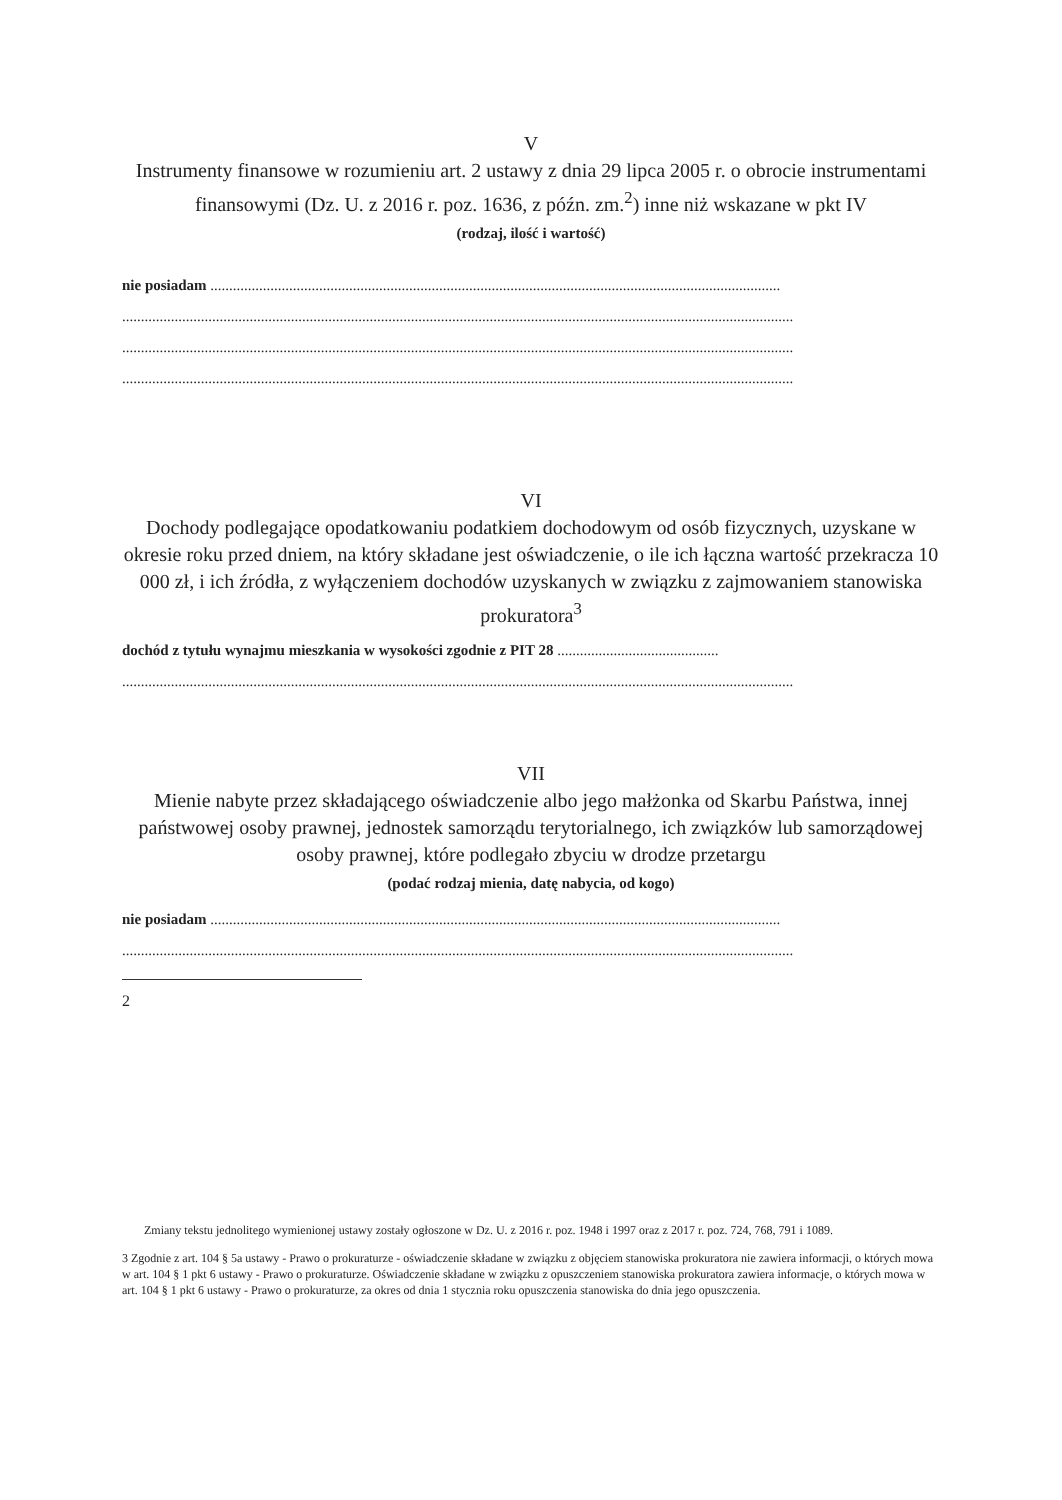V
Instrumenty finansowe w rozumieniu art. 2 ustawy z dnia 29 lipca 2005 r. o obrocie instrumentami finansowymi (Dz. U. z 2016 r. poz. 1636, z późn. zm.<sup>2</sup>) inne niż wskazane w pkt IV
(rodzaj, ilość i wartość)
nie posiadam ........................................................................................................................................................
...................................................................................................................................................................................
...................................................................................................................................................................................
...................................................................................................................................................................................
VI
Dochody podlegające opodatkowaniu podatkiem dochodowym od osób fizycznych, uzyskane w okresie roku przed dniem, na który składane jest oświadczenie, o ile ich łączna wartość przekracza 10 000 zł, i ich źródła, z wyłączeniem dochodów uzyskanych w związku z zajmowaniem stanowiska prokuratora<sup>3</sup>
dochód z tytułu wynajmu mieszkania w wysokości zgodnie z PIT 28 ...........................................
...................................................................................................................................................................................
VII
Mienie nabyte przez składającego oświadczenie albo jego małżonka od Skarbu Państwa, innej państwowej osoby prawnej, jednostek samorządu terytorialnego, ich związków lub samorządowej osoby prawnej, które podlegało zbyciu w drodze przetargu
(podać rodzaj mienia, datę nabycia, od kogo)
nie posiadam ........................................................................................................................................................
...................................................................................................................................................................................
2
Zmiany tekstu jednolitego wymienionej ustawy zostały ogłoszone w Dz. U. z 2016 r. poz. 1948 i 1997 oraz z 2017 r. poz. 724, 768, 791 i 1089.
3 Zgodnie z art. 104 § 5a ustawy - Prawo o prokuraturze - oświadczenie składane w związku z objęciem stanowiska prokuratora nie zawiera informacji, o których mowa w art. 104 § 1 pkt 6 ustawy - Prawo o prokuraturze. Oświadczenie składane w związku z opuszczeniem stanowiska prokuratora zawiera informacje, o których mowa w art. 104 § 1 pkt 6 ustawy - Prawo o prokuraturze, za okres od dnia 1 stycznia roku opuszczenia stanowiska do dnia jego opuszczenia.